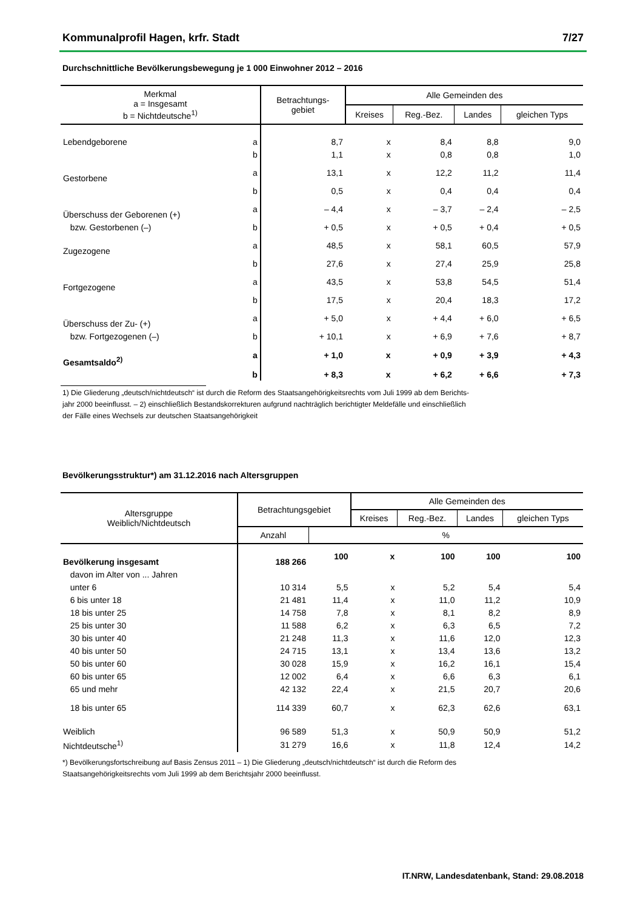Kommunalprofil Hagen, krfr. Stadt 7/27
Durchschnittliche Bevölkerungsbewegung je 1 000 Einwohner 2012 – 2016
| Merkmal a = Insgesamt b = Nichtdeutsche<sup>1)</sup> | | Betrachtungs- gebiet | Alle Gemeinden des | | | |
| --- | --- | --- | --- | --- | --- | --- |
| | | | Kreises | Reg.-Bez. | Landes | gleichen Typs |
| Lebendgeborene | a | 8,7 | x | 8,4 | 8,8 | 9,0 |
| | b | 1,1 | x | 0,8 | 0,8 | 1,0 |
| Gestorbene | a | 13,1 | x | 12,2 | 11,2 | 11,4 |
| | b | 0,5 | x | 0,4 | 0,4 | 0,4 |
| Überschuss der Geborenen (+) | a | – 4,4 | x | – 3,7 | – 2,4 | – 2,5 |
| bzw. Gestorbenen (–) | b | + 0,5 | x | + 0,5 | + 0,4 | + 0,5 |
| Zugezogene | a | 48,5 | x | 58,1 | 60,5 | 57,9 |
| | b | 27,6 | x | 27,4 | 25,9 | 25,8 |
| Fortgezogene | a | 43,5 | x | 53,8 | 54,5 | 51,4 |
| | b | 17,5 | x | 20,4 | 18,3 | 17,2 |
| Überschuss der Zu- (+) | a | + 5,0 | x | + 4,4 | + 6,0 | + 6,5 |
| bzw. Fortgezogenen (–) | b | + 10,1 | x | + 6,9 | + 7,6 | + 8,7 |
| Gesamtsaldo<sup>2)</sup> | a | + 1,0 | x | + 0,9 | + 3,9 | + 4,3 |
| | b | + 8,3 | x | + 6,2 | + 6,6 | + 7,3 |
1) Die Gliederung „deutsch/nichtdeutsch“ ist durch die Reform des Staatsangehörigkeitsrechts vom Juli 1999 ab dem Berichts-
jahr 2000 beeinflusst. – 2) einschließlich Bestandskorrekturen aufgrund nachträglich berichtigter Meldefälle und einschließlich
der Fälle eines Wechsels zur deutschen Staatsangehörigkeit
Bevölkerungsstruktur*) am 31.12.2016 nach Altersgruppen
| Altersgruppe Weiblich/Nichtdeutsch | Betrachtungsgebiet | | Alle Gemeinden des | | | |
| --- | --- | --- | --- | --- | --- | --- |
| | | | Kreises | Reg.-Bez. | Landes | gleichen Typs |
| | Anzahl | % | | | | |
| Bevölkerung insgesamt | 188 266 | 100 | x | 100 | 100 | 100 |
| davon im Alter von ... Jahren | | | | | | |
| unter 6 | 10 314 | 5,5 | x | 5,2 | 5,4 | 5,4 |
| 6 bis unter 18 | 21 481 | 11,4 | x | 11,0 | 11,2 | 10,9 |
| 18 bis unter 25 | 14 758 | 7,8 | x | 8,1 | 8,2 | 8,9 |
| 25 bis unter 30 | 11 588 | 6,2 | x | 6,3 | 6,5 | 7,2 |
| 30 bis unter 40 | 21 248 | 11,3 | x | 11,6 | 12,0 | 12,3 |
| 40 bis unter 50 | 24 715 | 13,1 | x | 13,4 | 13,6 | 13,2 |
| 50 bis unter 60 | 30 028 | 15,9 | x | 16,2 | 16,1 | 15,4 |
| 60 bis unter 65 | 12 002 | 6,4 | x | 6,6 | 6,3 | 6,1 |
| 65 und mehr | 42 132 | 22,4 | x | 21,5 | 20,7 | 20,6 |
| 18 bis unter 65 | 114 339 | 60,7 | x | 62,3 | 62,6 | 63,1 |
| Weiblich | 96 589 | 51,3 | x | 50,9 | 50,9 | 51,2 |
| Nichtdeutsche<sup>1)</sup> | 31 279 | 16,6 | x | 11,8 | 12,4 | 14,2 |
*) Bevölkerungsfortschreibung auf Basis Zensus 2011 – 1) Die Gliederung „deutsch/nichtdeutsch“ ist durch die Reform des
Staatsangehörigkeitsrechts vom Juli 1999 ab dem Berichtsjahr 2000 beeinflusst.
IT.NRW, Landesdatenbank, Stand: 29.08.2018